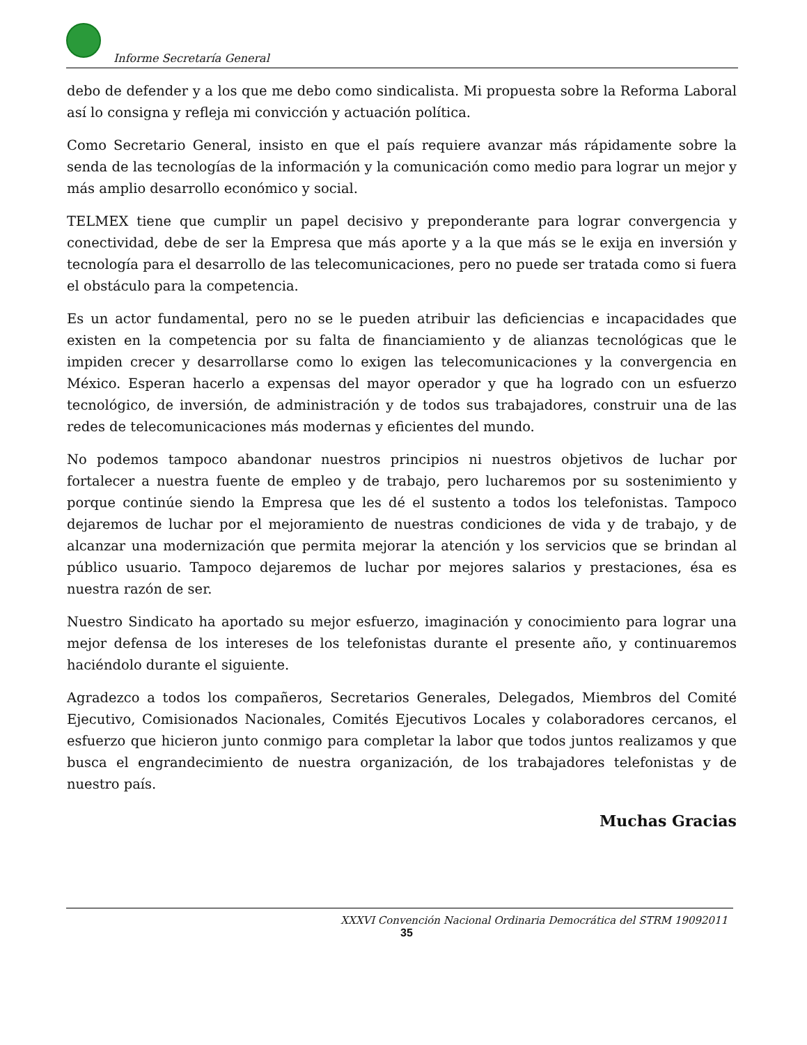Informe Secretaría General
debo de defender y a los que me debo como sindicalista. Mi propuesta sobre la Reforma Laboral así lo consigna y refleja mi convicción y actuación política.
Como Secretario General, insisto en que el país requiere avanzar más rápidamente sobre la senda de las tecnologías de la información y la comunicación como medio para lograr un mejor y más amplio desarrollo económico y social.
TELMEX tiene que cumplir un papel decisivo y preponderante para lograr convergencia y conectividad, debe de ser la Empresa que más aporte y a la que más se le exija en inversión y tecnología para el desarrollo de las telecomunicaciones, pero no puede ser tratada como si fuera el obstáculo para la competencia.
Es un actor fundamental, pero no se le pueden atribuir las deficiencias e incapacidades que existen en la competencia por su falta de financiamiento y de alianzas tecnológicas que le impiden crecer y desarrollarse como lo exigen las telecomunicaciones y la convergencia en México. Esperan hacerlo a expensas del mayor operador y que ha logrado con un esfuerzo tecnológico, de inversión, de administración y de todos sus trabajadores, construir una de las redes de telecomunicaciones más modernas y eficientes del mundo.
No podemos tampoco abandonar nuestros principios ni nuestros objetivos de luchar por fortalecer a nuestra fuente de empleo y de trabajo, pero lucharemos por su sostenimiento y porque continúe siendo la Empresa que les dé el sustento a todos los telefonistas. Tampoco dejaremos de luchar por el mejoramiento de nuestras condiciones de vida y de trabajo, y de alcanzar una modernización que permita mejorar la atención y los servicios que se brindan al público usuario. Tampoco dejaremos de luchar por mejores salarios y prestaciones, ésa es nuestra razón de ser.
Nuestro Sindicato ha aportado su mejor esfuerzo, imaginación y conocimiento para lograr una mejor defensa de los intereses de los telefonistas durante el presente año, y continuaremos haciéndolo durante el siguiente.
Agradezco a todos los compañeros, Secretarios Generales, Delegados, Miembros del Comité Ejecutivo, Comisionados Nacionales, Comités Ejecutivos Locales y colaboradores cercanos, el esfuerzo que hicieron junto conmigo para completar la labor que todos juntos realizamos y que busca el engrandecimiento de nuestra organización, de los trabajadores telefonistas y de nuestro país.
Muchas Gracias
XXXVI Convención Nacional Ordinaria Democrática del STRM 19092011
35